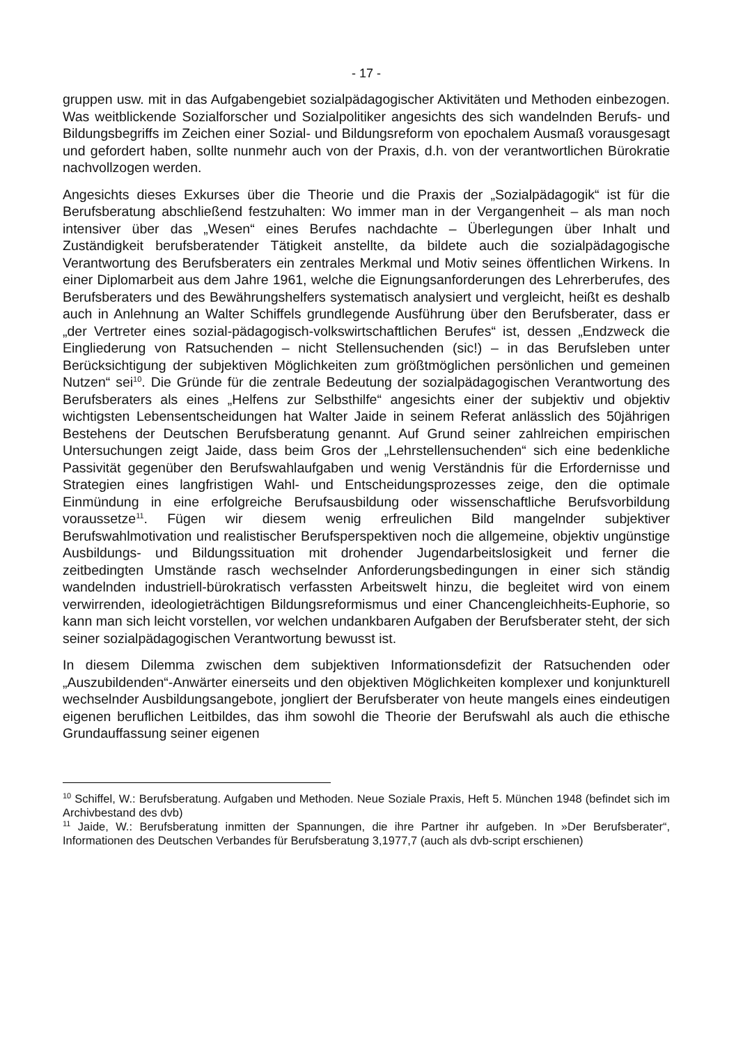- 17 -
gruppen usw. mit in das Aufgabengebiet sozialpädagogischer Aktivitäten und Methoden einbezogen. Was weitblickende Sozialforscher und Sozialpolitiker angesichts des sich wandelnden Berufs- und Bildungsbegriffs im Zeichen einer Sozial- und Bildungsreform von epochalem Ausmaß vorausgesagt und gefordert haben, sollte nunmehr auch von der Praxis, d.h. von der verantwortlichen Bürokratie nachvollzogen werden.
Angesichts dieses Exkurses über die Theorie und die Praxis der „Sozialpädagogik“ ist für die Berufsberatung abschließend festzuhalten: Wo immer man in der Vergangenheit – als man noch intensiver über das „Wesen“ eines Berufes nachdachte – Überlegungen über Inhalt und Zuständigkeit berufsberatender Tätigkeit anstellte, da bildete auch die sozialpädagogische Verantwortung des Berufsberaters ein zentrales Merkmal und Motiv seines öffentlichen Wirkens. In einer Diplomarbeit aus dem Jahre 1961, welche die Eignungsanforderungen des Lehrerberufes, des Berufsberaters und des Bewährungshelfers systematisch analysiert und vergleicht, heißt es deshalb auch in Anlehnung an Walter Schiffels grundlegende Ausführung über den Berufsberater, dass er „der Vertreter eines sozial-pädagogisch-volkswirtschaftlichen Berufes“ ist, dessen „Endzweck die Eingliederung von Ratsuchenden – nicht Stellensuchenden (sic!) – in das Berufsleben unter Berücksichtigung der subjektiven Möglichkeiten zum größtmöglichen persönlichen und gemeinen Nutzen“ sei<sup>10</sup>. Die Gründe für die zentrale Bedeutung der sozialpädagogischen Verantwortung des Berufsberaters als eines „Helfens zur Selbsthilfe“ angesichts einer der subjektiv und objektiv wichtigsten Lebensentscheidungen hat Walter Jaide in seinem Referat anlässlich des 50jährigen Bestehens der Deutschen Berufsberatung genannt. Auf Grund seiner zahlreichen empirischen Untersuchungen zeigt Jaide, dass beim Gros der „Lehrstellensuchenden“ sich eine bedenkliche Passivität gegenüber den Berufswahlaufgaben und wenig Verständnis für die Erfordernisse und Strategien eines langfristigen Wahl- und Entscheidungsprozesses zeige, den die optimale Einmündung in eine erfolgreiche Berufsausbildung oder wissenschaftliche Berufsvorbildung voraussetze<sup>11</sup>. Fügen wir diesem wenig erfreulichen Bild mangelnder subjektiver Berufswahlmotivation und realistischer Berufsperspektiven noch die allgemeine, objektiv ungünstige Ausbildungs- und Bildungssituation mit drohender Jugendarbeitslosigkeit und ferner die zeitbedingten Umstände rasch wechselnder Anforderungsbedingungen in einer sich ständig wandelnden industriell-bürokratisch verfassten Arbeitswelt hinzu, die begleitet wird von einem verwirrenden, ideologieträchtigen Bildungsreformismus und einer Chancengleichheits-Euphorie, so kann man sich leicht vorstellen, vor welchen undankbaren Aufgaben der Berufsberater steht, der sich seiner sozialpädagogischen Verantwortung bewusst ist.
In diesem Dilemma zwischen dem subjektiven Informationsdefizit der Ratsuchenden oder „Auszubildenden“-Anwärter einerseits und den objektiven Möglichkeiten komplexer und konjunkturell wechselnder Ausbildungsangebote, jongliert der Berufsberater von heute mangels eines eindeutigen eigenen beruflichen Leitbildes, das ihm sowohl die Theorie der Berufswahl als auch die ethische Grundauffassung seiner eigenen
<sup>10</sup> Schiffel, W.: Berufsberatung. Aufgaben und Methoden. Neue Soziale Praxis, Heft 5. München 1948 (befindet sich im Archivbestand des dvb)
<sup>11</sup> Jaide, W.: Berufsberatung inmitten der Spannungen, die ihre Partner ihr aufgeben. In »Der Berufsberater“, Informationen des Deutschen Verbandes für Berufsberatung 3,1977,7 (auch als dvb-script erschienen)